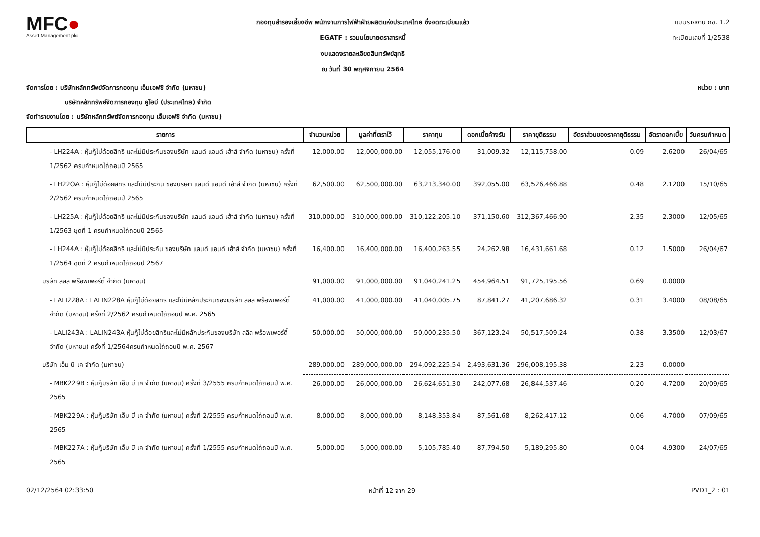MFC●
Asset Management plc.
กองทุนสำรองเลี้ยงชีพ พนักงานการไฟฟ้าฝ่ายผลิตแห่งประเทศไทย ซึ่งจดทะเบียนแล้ว
EGATF : รวมนโยบายตราสารหนี้
งบแสดงรายละเอียดสินทรัพย์สุทธิ
ณ วันที่ 30 พฤศจิกายน 2564
แบบรายงาน กช. 1.2
ทะเบียนเลขที่ 1/2538
จัดการโดย : บริษัทหลักทรัพย์จัดการกองทุน เอ็มเอฟซี จำกัด (มหาชน)
บริษัทหลักทรัพย์จัดการกองทุน ยูโอบี (ประเทศไทย) จำกัด
จัดทำรายงานโดย : บริษัทหลักทรัพย์จัดการกองทุน เอ็มเอฟซี จำกัด (มหาชน)
หน่วย : บาท
| รายการ | จำนวนหน่วย | มูลค่าที่ตราไว้ | ราคาทุน | ดอกเบี้ยค้างรับ | ราคายุติธรรม | อัตราส่วนของราคายุติธรรม | อัตราดอกเบี้ย | วันครบกำหนด |
| --- | --- | --- | --- | --- | --- | --- | --- | --- |
| - LH224A : หุ้นกู้ไม่ด้อยสิทธิ และไม่มีประกันของบริษัท แลนด์ แอนด์ เฮ้าส์ จำกัด (มหาชน) ครั้งที่ 1/2562 ครบกำหนดไถ่ถอนปี 2565 | 12,000.00 | 12,000,000.00 | 12,055,176.00 | 31,009.32 | 12,115,758.00 | 0.09 | 2.6200 | 26/04/65 |
| - LH22OA : หุ้นกู้ไม่ด้อยสิทธิ และไม่มีประกัน ของบริษัท แลนด์ แอนด์ เฮ้าส์ จำกัด (มหาชน) ครั้งที่ 2/2562 ครบกำหนดไถ่ถอนปี 2565 | 62,500.00 | 62,500,000.00 | 63,213,340.00 | 392,055.00 | 63,526,466.88 | 0.48 | 2.1200 | 15/10/65 |
| - LH225A : หุ้นกู้ไม่ด้อยสิทธิ และไม่มีประกันของบริษัท แลนด์ แอนด์ เฮ้าส์ จำกัด (มหาชน) ครั้งที่ 1/2563 ชุดที่ 1 ครบกำหนดไถ่ถอนปี 2565 | 310,000.00 | 310,000,000.00 | 310,122,205.10 | 371,150.60 | 312,367,466.90 | 2.35 | 2.3000 | 12/05/65 |
| - LH244A : หุ้นกู้ไม่ด้อยสิทธิ และไม่มีประกัน ของบริษัท แลนด์ แอนด์ เฮ้าส์ จำกัด (มหาชน) ครั้งที่ 1/2564 ชุดที่ 2 ครบกำหนดไถ่ถอนปี 2567 | 16,400.00 | 16,400,000.00 | 16,400,263.55 | 24,262.98 | 16,431,661.68 | 0.12 | 1.5000 | 26/04/67 |
| บริษัท ลลิล พร็อพเพอร์ตี้ จำกัด (มหาชน) | 91,000.00 | 91,000,000.00 | 91,040,241.25 | 454,964.51 | 91,725,195.56 | 0.69 | 0.0000 | |
| - LALI228A : LALIN228A หุ้นกู้ไม่ด้อยสิทธิ และไม่มีหลักประกันของบริษัท ลลิล พร็อพเพอร์ตี้ จำกัด (มหาชน) ครั้งที่ 2/2562 ครบกำหนดไถ่ถอนปี พ.ศ. 2565 | 41,000.00 | 41,000,000.00 | 41,040,005.75 | 87,841.27 | 41,207,686.32 | 0.31 | 3.4000 | 08/08/65 |
| - LALI243A : LALIN243A หุ้นกู้ไม่ด้อยสิทธิและไม่มีหลักประกันของบริษัท ลลิล พร็อพเพอร์ตี้ จำกัด (มหาชน) ครั้งที่ 1/2564ครบกำหนดไถ่ถอนปี พ.ศ. 2567 | 50,000.00 | 50,000,000.00 | 50,000,235.50 | 367,123.24 | 50,517,509.24 | 0.38 | 3.3500 | 12/03/67 |
| บริษัท เอ็ม บี เค จำกัด (มหาชน) | 289,000.00 | 289,000,000.00 | 294,092,225.54 | 2,493,631.36 | 296,008,195.38 | 2.23 | 0.0000 | |
| - MBK229B : หุ้นกู้บริษัท เอ็ม บี เค จำกัด (มหาชน) ครั้งที่ 3/2555 ครบกำหนดไถ่ถอนปี พ.ศ. 2565 | 26,000.00 | 26,000,000.00 | 26,624,651.30 | 242,077.68 | 26,844,537.46 | 0.20 | 4.7200 | 20/09/65 |
| - MBK229A : หุ้นกู้บริษัท เอ็ม บี เค จำกัด (มหาชน) ครั้งที่ 2/2555 ครบกำหนดไถ่ถอนปี พ.ศ. 2565 | 8,000.00 | 8,000,000.00 | 8,148,353.84 | 87,561.68 | 8,262,417.12 | 0.06 | 4.7000 | 07/09/65 |
| - MBK227A : หุ้นกู้บริษัท เอ็ม บี เค จำกัด (มหาชน) ครั้งที่ 1/2555 ครบกำหนดไถ่ถอนปี พ.ศ. 2565 | 5,000.00 | 5,000,000.00 | 5,105,785.40 | 87,794.50 | 5,189,295.80 | 0.04 | 4.9300 | 24/07/65 |
02/12/2564 02:33:50 หน้าที่ 12 จาก 29 PVD1_2 : 01